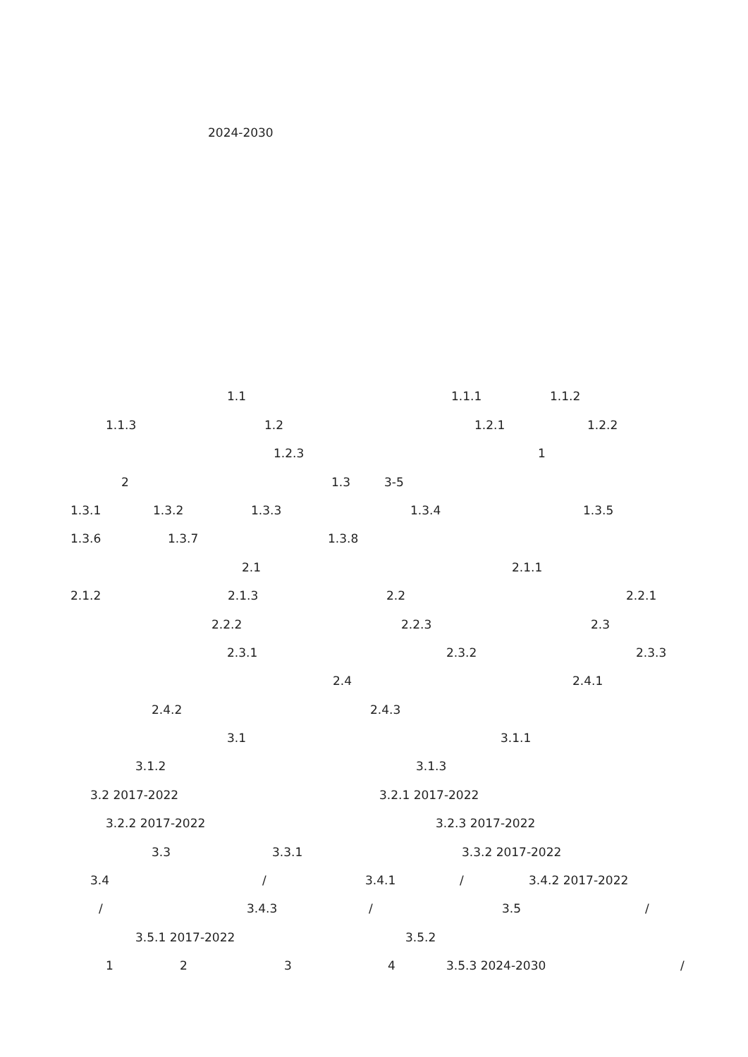2024-2030
1.1 1.1.1 1.1.2
1.1.3 1.2 1.2.1 1.2.2
1.2.3 1
2 1.3 3-5
1.3.1 1.3.2 1.3.3 1.3.4 1.3.5
1.3.6 1.3.7 1.3.8
2.1 2.1.1
2.1.2 2.1.3 2.2 2.2.1
2.2.2 2.2.3 2.3
2.3.1 2.3.2 2.3.3
2.4 2.4.1
2.4.2 2.4.3
3.1 3.1.1
3.1.2 3.1.3
3.2 2017-2022 3.2.1 2017-2022
3.2.2 2017-2022 3.2.3 2017-2022
3.3 3.3.1 3.3.2 2017-2022
3.4 / 3.4.1 / 3.4.2 2017-2022
/ 3.4.3 / 3.5 /
3.5.1 2017-2022 3.5.2
1 2 3 4 3.5.3 2024-2030 /